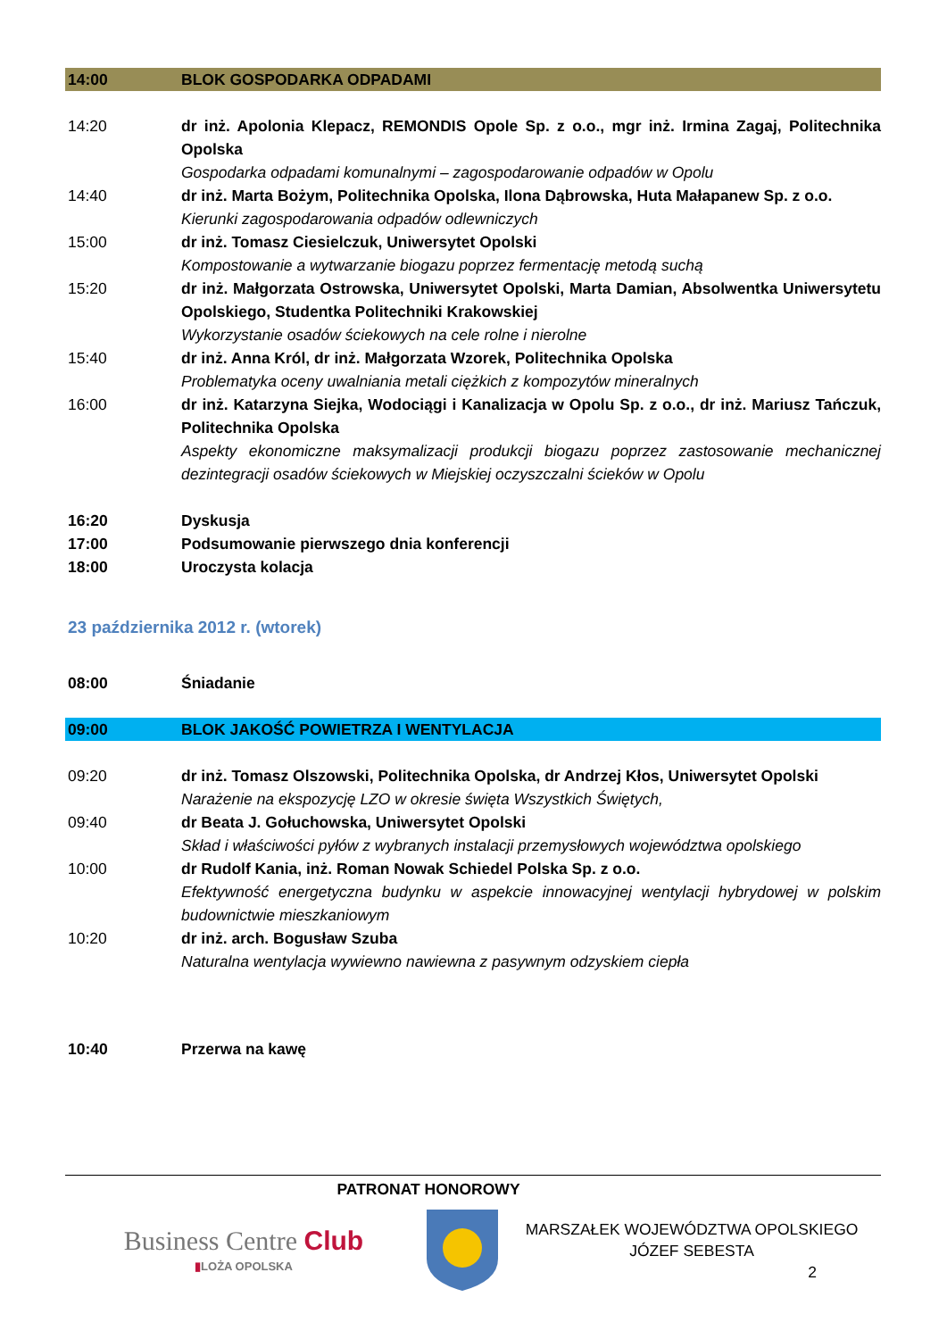14:00 BLOK GOSPODARKA ODPADAMI
14:20 dr inż. Apolonia Klepacz, REMONDIS Opole Sp. z o.o., mgr inż. Irmina Zagaj, Politechnika Opolska
Gospodarka odpadami komunalnymi – zagospodarowanie odpadów w Opolu
14:40 dr inż. Marta Bożym, Politechnika Opolska, Ilona Dąbrowska, Huta Małapanew Sp. z o.o.
Kierunki zagospodarowania odpadów odlewniczych
15:00 dr inż. Tomasz Ciesielczuk, Uniwersytet Opolski
Kompostowanie a wytwarzanie biogazu poprzez fermentację metodą suchą
15:20 dr inż. Małgorzata Ostrowska, Uniwersytet Opolski, Marta Damian, Absolwentka Uniwersytetu Opolskiego, Studentka Politechniki Krakowskiej
Wykorzystanie osadów ściekowych na cele rolne i nierolne
15:40 dr inż. Anna Król, dr inż. Małgorzata Wzorek, Politechnika Opolska
Problematyka oceny uwalniania metali ciężkich z kompozytów mineralnych
16:00 dr inż. Katarzyna Siejka, Wodociągi i Kanalizacja w Opolu Sp. z o.o., dr inż. Mariusz Tańczuk, Politechnika Opolska
Aspekty ekonomiczne maksymalizacji produkcji biogazu poprzez zastosowanie mechanicznej dezintegracji osadów ściekowych w Miejskiej oczyszczalni ścieków w Opolu
16:20 Dyskusja
17:00 Podsumowanie pierwszego dnia konferencji
18:00 Uroczysta kolacja
23 października 2012 r. (wtorek)
08:00 Śniadanie
09:00 BLOK JAKOŚĆ POWIETRZA I WENTYLACJA
09:20 dr inż. Tomasz Olszowski, Politechnika Opolska, dr Andrzej Kłos, Uniwersytet Opolski
Narażenie na ekspozycję LZO w okresie święta Wszystkich Świętych,
09:40 dr Beata J. Gołuchowska, Uniwersytet Opolski
Skład i właściwości pyłów z wybranych instalacji przemysłowych województwa opolskiego
10:00 dr Rudolf Kania, inż. Roman Nowak Schiedel Polska Sp. z o.o.
Efektywność energetyczna budynku w aspekcie innowacyjnej wentylacji hybrydowej w polskim budownictwie mieszkaniowym
10:20 dr inż. arch. Bogusław Szuba
Naturalna wentylacja wywiewno nawiewna z pasywnym odzyskiem ciepła
10:40 Przerwa na kawę
PATRONAT HONOROWY
Business Centre Club
▮LOŻA OPOLSKA
MARSZAŁEK WOJEWÓDZTWA OPOLSKIEGO
JÓZEF SEBESTA
2